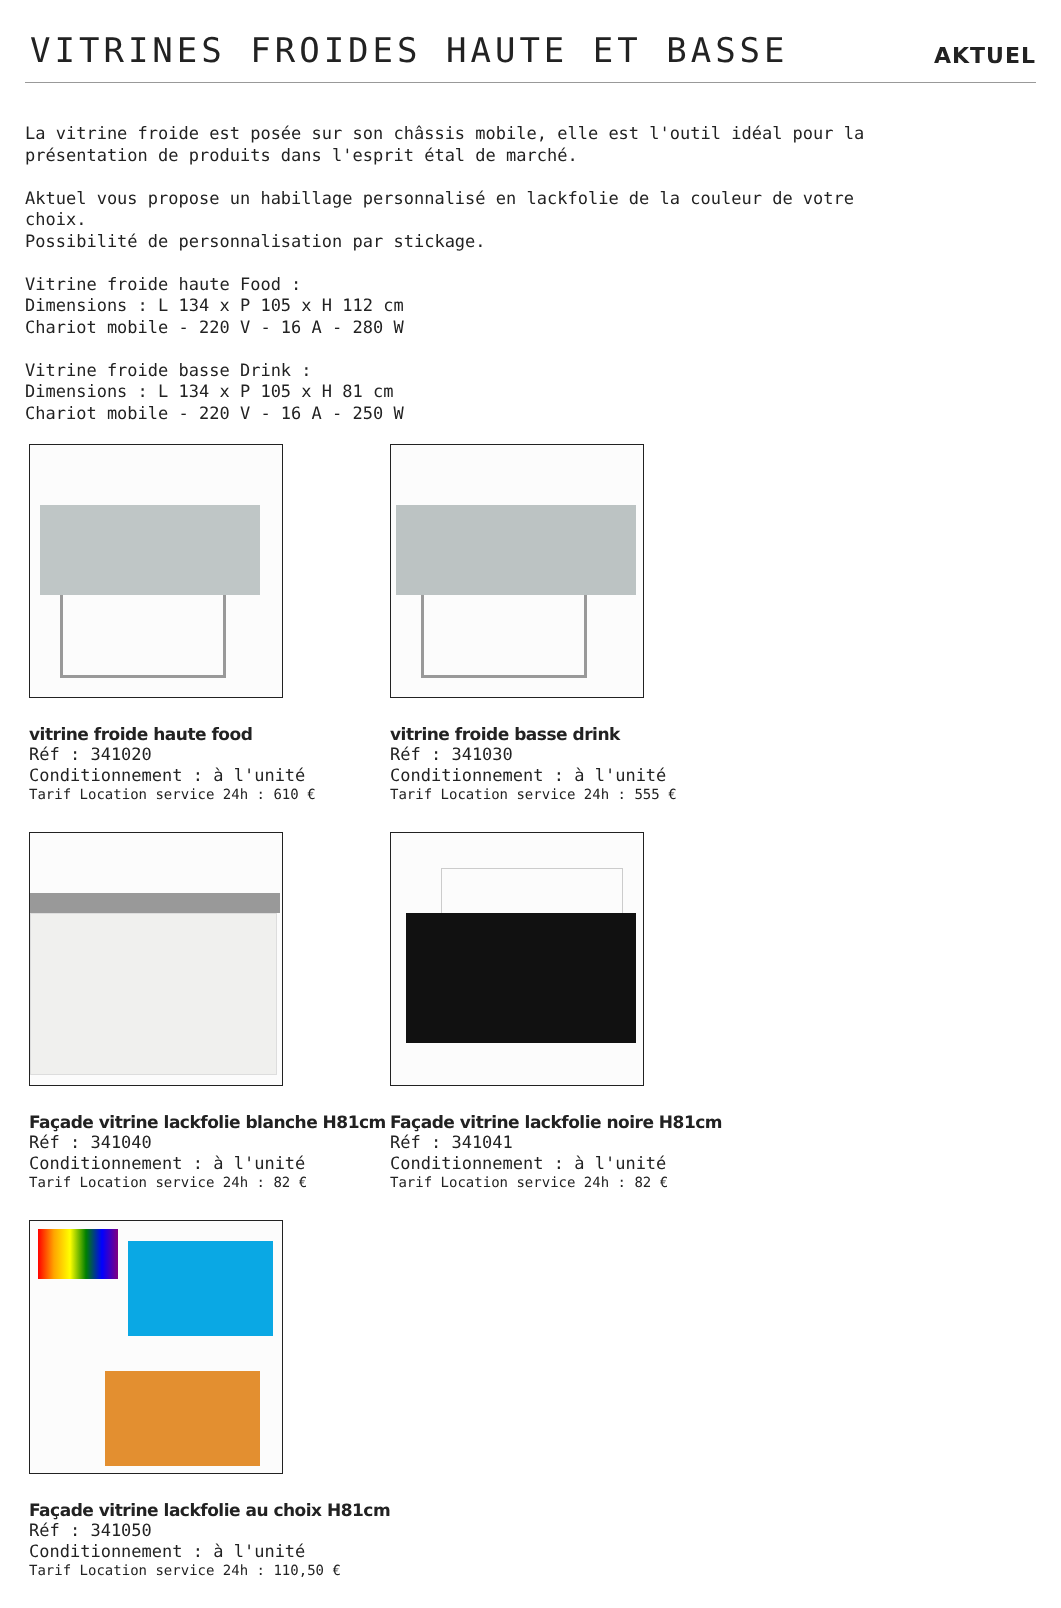VITRINES FROIDES HAUTE ET BASSE
AKTUEL
La vitrine froide est posée sur son châssis mobile, elle est l'outil idéal pour la présentation de produits dans l'esprit étal de marché. Aktuel vous propose un habillage personnalisé en lackfolie de la couleur de votre choix. Possibilité de personnalisation par stickage. Vitrine froide haute Food : Dimensions : L 134 x P 105 x H 112 cm Chariot mobile - 220 V - 16 A - 280 W Vitrine froide basse Drink : Dimensions : L 134 x P 105 x H 81 cm Chariot mobile - 220 V - 16 A - 250 W
vitrine froide haute food
Réf : 341020
Conditionnement : à l'unité
Tarif Location service 24h : 610 €
vitrine froide basse drink
Réf : 341030
Conditionnement : à l'unité
Tarif Location service 24h : 555 €
Façade vitrine lackfolie blanche H81cm
Réf : 341040
Conditionnement : à l'unité
Tarif Location service 24h : 82 €
Façade vitrine lackfolie noire H81cm
Réf : 341041
Conditionnement : à l'unité
Tarif Location service 24h : 82 €
Façade vitrine lackfolie au choix H81cm
Réf : 341050
Conditionnement : à l'unité
Tarif Location service 24h : 110,50 €